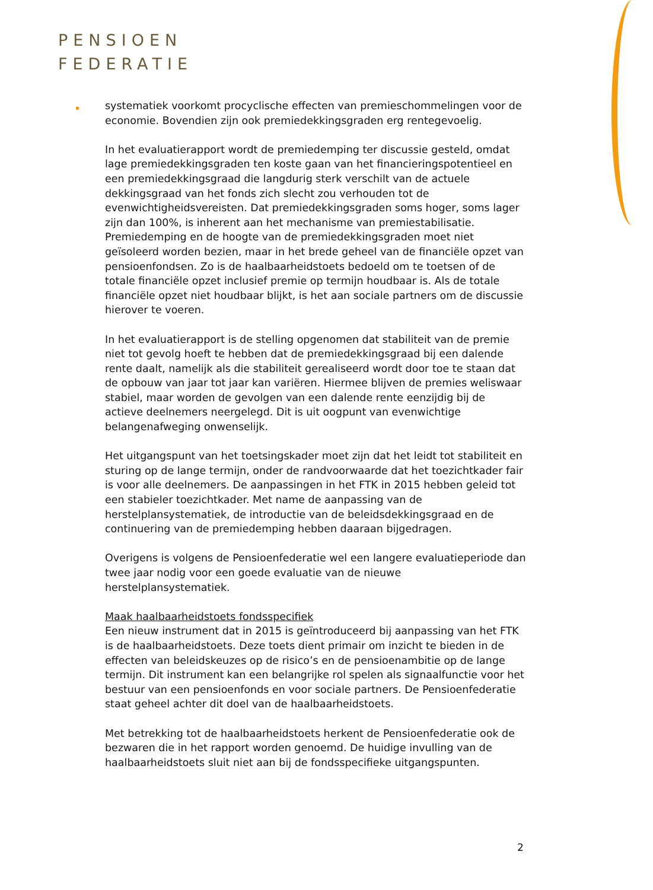PENSIOEN
FEDERATIE
systematiek voorkomt procyclische effecten van premieschommelingen voor de economie. Bovendien zijn ook premiedekkingsgraden erg rentegevoelig.
In het evaluatierapport wordt de premiedemping ter discussie gesteld, omdat lage premiedekkingsgraden ten koste gaan van het financieringspotentieel en een premiedekkingsgraad die langdurig sterk verschilt van de actuele dekkingsgraad van het fonds zich slecht zou verhouden tot de evenwichtigheidsvereisten. Dat premiedekkingsgraden soms hoger, soms lager zijn dan 100%, is inherent aan het mechanisme van premiestabilisatie. Premiedemping en de hoogte van de premiedekkingsgraden moet niet geïsoleerd worden bezien, maar in het brede geheel van de financiële opzet van pensioenfondsen. Zo is de haalbaarheidstoets bedoeld om te toetsen of de totale financiële opzet inclusief premie op termijn houdbaar is. Als de totale financiële opzet niet houdbaar blijkt, is het aan sociale partners om de discussie hierover te voeren.
In het evaluatierapport is de stelling opgenomen dat stabiliteit van de premie niet tot gevolg hoeft te hebben dat de premiedekkingsgraad bij een dalende rente daalt, namelijk als die stabiliteit gerealiseerd wordt door toe te staan dat de opbouw van jaar tot jaar kan variëren. Hiermee blijven de premies weliswaar stabiel, maar worden de gevolgen van een dalende rente eenzijdig bij de actieve deelnemers neergelegd. Dit is uit oogpunt van evenwichtige belangenafweging onwenselijk.
Het uitgangspunt van het toetsingskader moet zijn dat het leidt tot stabiliteit en sturing op de lange termijn, onder de randvoorwaarde dat het toezichtkader fair is voor alle deelnemers. De aanpassingen in het FTK in 2015 hebben geleid tot een stabieler toezichtkader. Met name de aanpassing van de herstelplansystematiek, de introductie van de beleidsdekkingsgraad en de continuering van de premiedemping hebben daaraan bijgedragen.
Overigens is volgens de Pensioenfederatie wel een langere evaluatieperiode dan twee jaar nodig voor een goede evaluatie van de nieuwe herstelplansystematiek.
Maak haalbaarheidstoets fondsspecifiek
Een nieuw instrument dat in 2015 is geïntroduceerd bij aanpassing van het FTK is de haalbaarheidstoets. Deze toets dient primair om inzicht te bieden in de effecten van beleidskeuzes op de risico’s en de pensioenambitie op de lange termijn. Dit instrument kan een belangrijke rol spelen als signaalfunctie voor het bestuur van een pensioenfonds en voor sociale partners. De Pensioenfederatie staat geheel achter dit doel van de haalbaarheidstoets.
Met betrekking tot de haalbaarheidstoets herkent de Pensioenfederatie ook de bezwaren die in het rapport worden genoemd. De huidige invulling van de haalbaarheidstoets sluit niet aan bij de fondsspecifieke uitgangspunten.
2